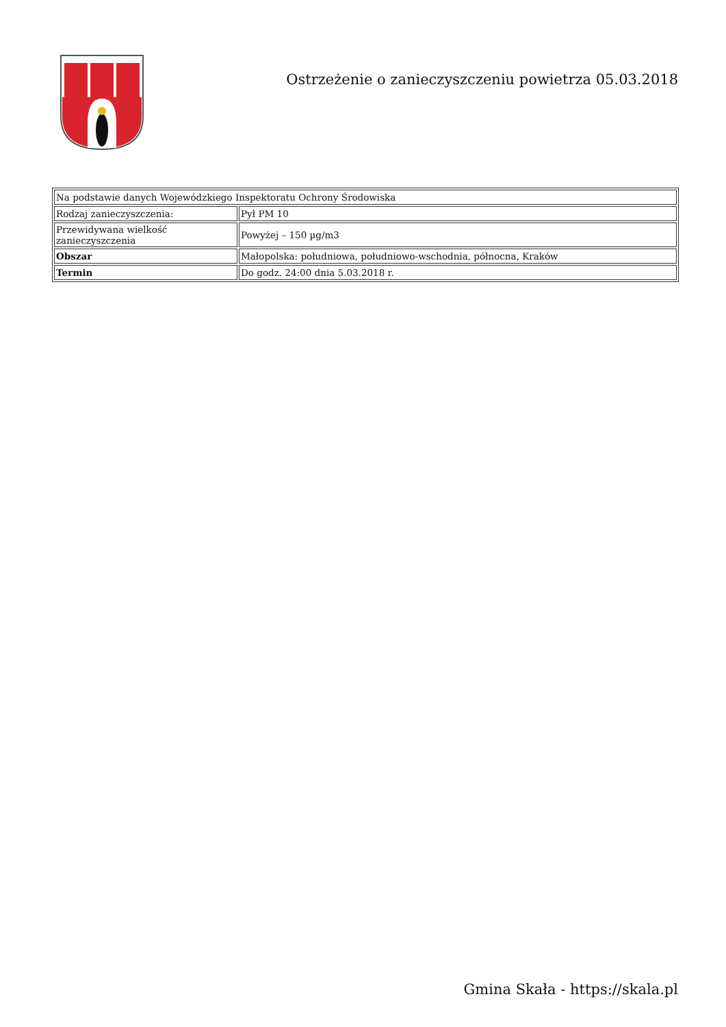Ostrzeżenie o zanieczyszczeniu powietrza 05.03.2018
| Na podstawie danych Wojewódzkiego Inspektoratu Ochrony Środowiska | |
| Rodzaj zanieczyszczenia: | Pył PM 10 |
| Przewidywana wielkość zanieczyszczenia | Powyżej – 150 µg/m3 |
| Obszar | Małopolska: południowa, południowo-wschodnia, północna, Kraków |
| Termin | Do godz. 24:00 dnia 5.03.2018 r. |
Gmina Skała - https://skala.pl